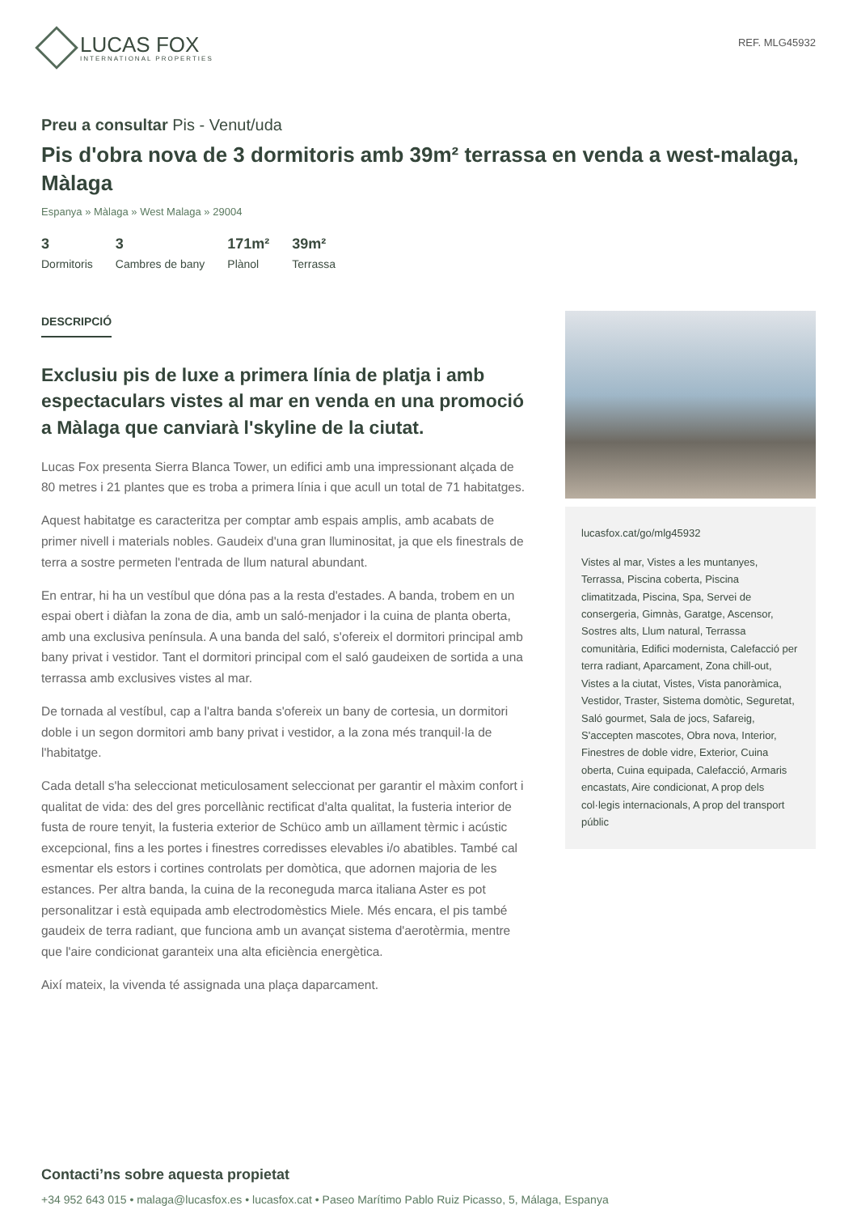LUCAS FOX
INTERNATIONAL PROPERTIES
REF. MLG45932
Preu a consultar Pis - Venut/uda
Pis d'obra nova de 3 dormitoris amb 39m² terrassa en venda a west-malaga, Màlaga
Espanya » Màlaga » West Malaga » 29004
3
Dormitoris
3
Cambres de bany
171m²
Plànol
39m²
Terrassa
DESCRIPCIÓ
Exclusiu pis de luxe a primera línia de platja i amb espectaculars vistes al mar en venda en una promoció a Màlaga que canviarà l'skyline de la ciutat.
Lucas Fox presenta Sierra Blanca Tower, un edifici amb una impressionant alçada de 80 metres i 21 plantes que es troba a primera línia i que acull un total de 71 habitatges.
Aquest habitatge es caracteritza per comptar amb espais amplis, amb acabats de primer nivell i materials nobles. Gaudeix d'una gran lluminositat, ja que els finestrals de terra a sostre permeten l'entrada de llum natural abundant.
En entrar, hi ha un vestíbul que dóna pas a la resta d'estades. A banda, trobem en un espai obert i diàfan la zona de dia, amb un saló-menjador i la cuina de planta oberta, amb una exclusiva península. A una banda del saló, s'ofereix el dormitori principal amb bany privat i vestidor. Tant el dormitori principal com el saló gaudeixen de sortida a una terrassa amb exclusives vistes al mar.
De tornada al vestíbul, cap a l'altra banda s'ofereix un bany de cortesia, un dormitori doble i un segon dormitori amb bany privat i vestidor, a la zona més tranquil·la de l'habitatge.
Cada detall s'ha seleccionat meticulosament seleccionat per garantir el màxim confort i qualitat de vida: des del gres porcellànic rectificat d'alta qualitat, la fusteria interior de fusta de roure tenyit, la fusteria exterior de Schüco amb un aïllament tèrmic i acústic excepcional, fins a les portes i finestres corredisses elevables i/o abatibles. També cal esmentar els estors i cortines controlats per domòtica, que adornen majoria de les estances. Per altra banda, la cuina de la reconeguda marca italiana Aster es pot personalitzar i està equipada amb electrodomèstics Miele. Més encara, el pis també gaudeix de terra radiant, que funciona amb un avançat sistema d'aerotèrmia, mentre que l'aire condicionat garanteix una alta eficiència energètica.
Així mateix, la vivenda té assignada una plaça daparcament.
lucasfox.cat/go/mlg45932
Vistes al mar, Vistes a les muntanyes, Terrassa, Piscina coberta, Piscina climatitzada, Piscina, Spa, Servei de consergeria, Gimnàs, Garatge, Ascensor, Sostres alts, Llum natural, Terrassa comunitària, Edifici modernista, Calefacció per terra radiant, Aparcament, Zona chill-out, Vistes a la ciutat, Vistes, Vista panoràmica, Vestidor, Traster, Sistema domòtic, Seguretat, Saló gourmet, Sala de jocs, Safareig, S'accepten mascotes, Obra nova, Interior, Finestres de doble vidre, Exterior, Cuina oberta, Cuina equipada, Calefacció, Armaris encastats, Aire condicionat, A prop dels col·legis internacionals, A prop del transport públic
Contacti’ns sobre aquesta propietat
+34 952 643 015 • malaga@lucasfox.es • lucasfox.cat • Paseo Marítimo Pablo Ruiz Picasso, 5, Málaga, Espanya